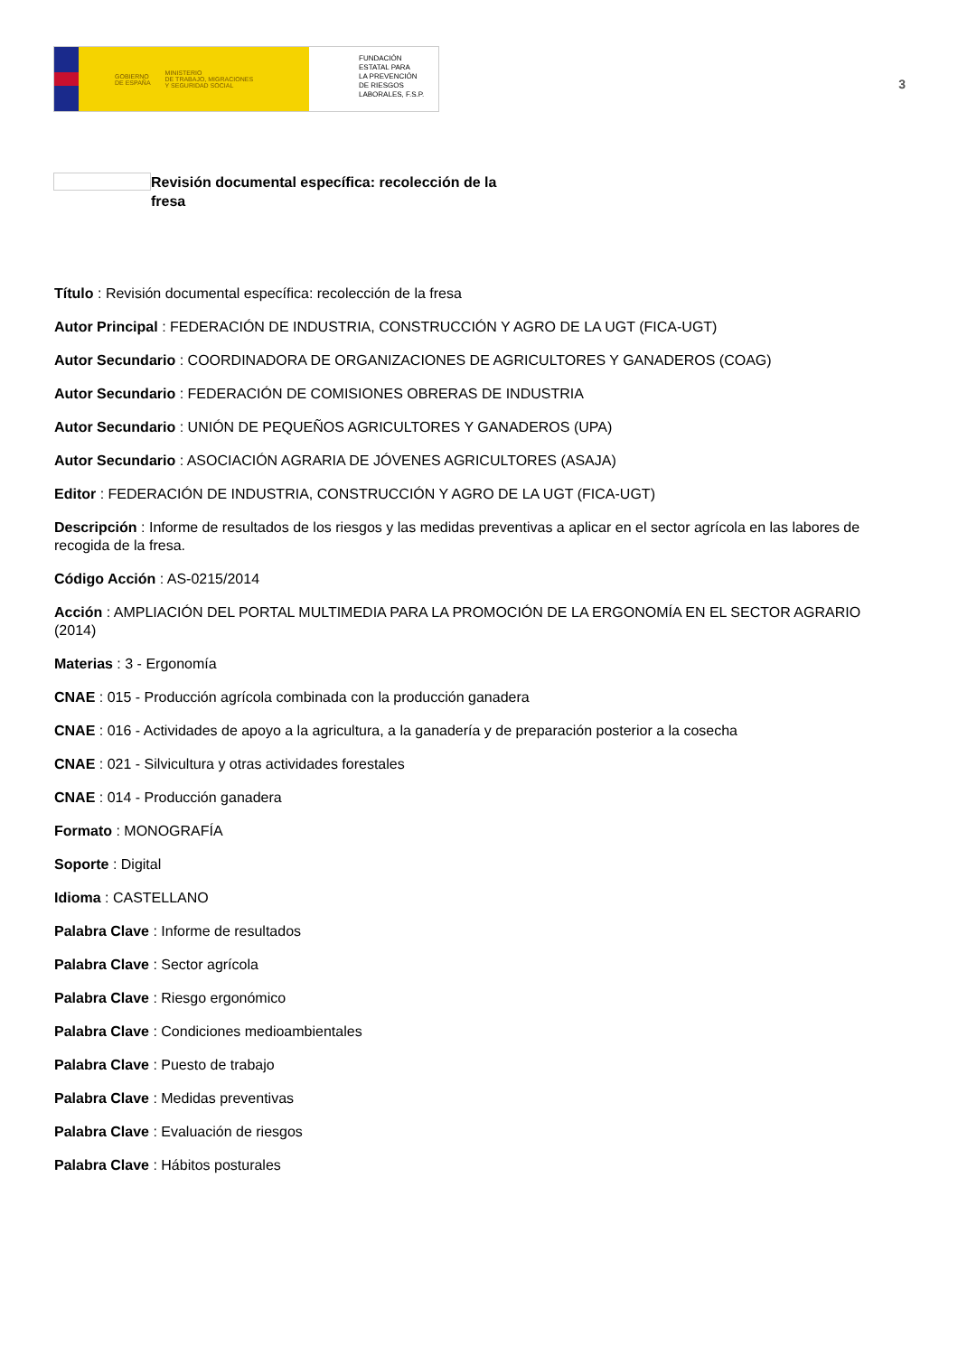GOBIERNO
DE ESPAÑA MINISTERIO
DE TRABAJO, MIGRACIONES
Y SEGURIDAD SOCIAL
FUNDACIÓN
ESTATAL PARA
LA PREVENCIÓN
DE RIESGOS
LABORALES, F.S.P.
3
Revisión documental específica: recolección de la fresa
Título : Revisión documental específica: recolección de la fresa
Autor Principal : FEDERACIÓN DE INDUSTRIA, CONSTRUCCIÓN Y AGRO DE LA UGT (FICA-UGT)
Autor Secundario : COORDINADORA DE ORGANIZACIONES DE AGRICULTORES Y GANADEROS (COAG)
Autor Secundario : FEDERACIÓN DE COMISIONES OBRERAS DE INDUSTRIA
Autor Secundario : UNIÓN DE PEQUEÑOS AGRICULTORES Y GANADEROS (UPA)
Autor Secundario : ASOCIACIÓN AGRARIA DE JÓVENES AGRICULTORES (ASAJA)
Editor : FEDERACIÓN DE INDUSTRIA, CONSTRUCCIÓN Y AGRO DE LA UGT (FICA-UGT)
Descripción : Informe de resultados de los riesgos y las medidas preventivas a aplicar en el sector agrícola en las labores de recogida de la fresa.
Código Acción : AS-0215/2014
Acción : AMPLIACIÓN DEL PORTAL MULTIMEDIA PARA LA PROMOCIÓN DE LA ERGONOMÍA EN EL SECTOR AGRARIO (2014)
Materias : 3 - Ergonomía
CNAE : 015 - Producción agrícola combinada con la producción ganadera
CNAE : 016 - Actividades de apoyo a la agricultura, a la ganadería y de preparación posterior a la cosecha
CNAE : 021 - Silvicultura y otras actividades forestales
CNAE : 014 - Producción ganadera
Formato : MONOGRAFÍA
Soporte : Digital
Idioma : CASTELLANO
Palabra Clave : Informe de resultados
Palabra Clave : Sector agrícola
Palabra Clave : Riesgo ergonómico
Palabra Clave : Condiciones medioambientales
Palabra Clave : Puesto de trabajo
Palabra Clave : Medidas preventivas
Palabra Clave : Evaluación de riesgos
Palabra Clave : Hábitos posturales